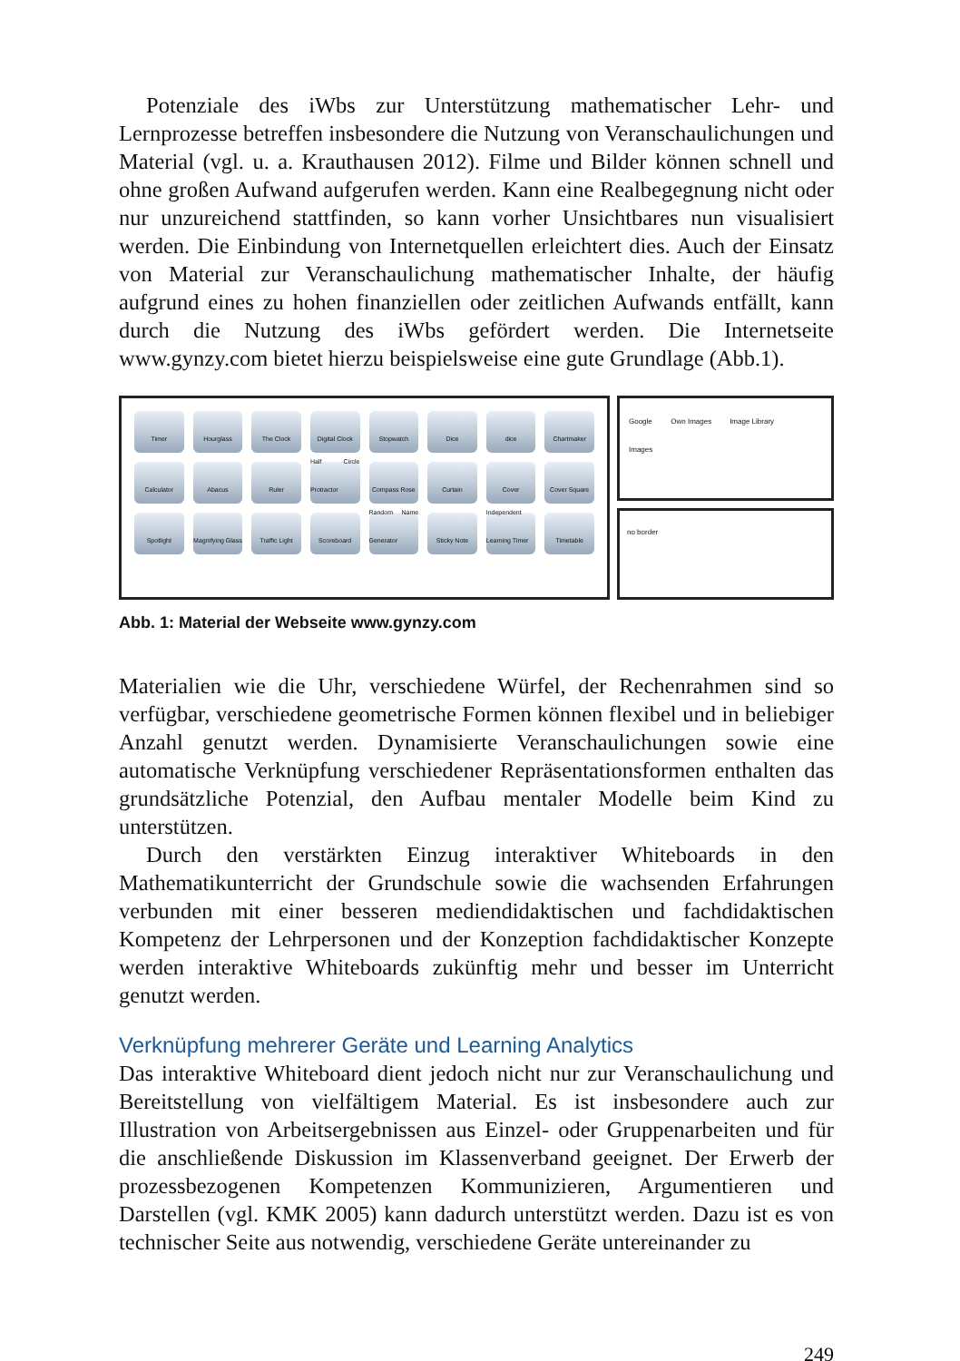Potenziale des iWbs zur Unterstützung mathematischer Lehr- und Lernprozesse betreffen insbesondere die Nutzung von Veranschaulichungen und Material (vgl. u. a. Krauthausen 2012). Filme und Bilder können schnell und ohne großen Aufwand aufgerufen werden. Kann eine Realbegegnung nicht oder nur unzureichend stattfinden, so kann vorher Unsichtbares nun visualisiert werden. Die Einbindung von Internetquellen erleichtert dies. Auch der Einsatz von Material zur Veranschaulichung mathematischer Inhalte, der häufig aufgrund eines zu hohen finanziellen oder zeitlichen Aufwands entfällt, kann durch die Nutzung des iWbs gefördert werden. Die Internetseite www.gynzy.com bietet hierzu beispielsweise eine gute Grundlage (Abb.1).
Timer
Hourglass
The Clock
Digital Clock
Stopwatch
Dice
dice
Chartmaker
Calculator
Abacus
Ruler
Half Circle Protractor
Compass Rose
Curtain
Cover
Cover Square
Spotlight
Magnifying Glass
Traffic Light
Scoreboard
Random Name Generator
Sticky Note
Independent Learning Timer
Timetable
Google
Images
Own Images Image Library
no border
Abb. 1: Material der Webseite www.gynzy.com
Materialien wie die Uhr, verschiedene Würfel, der Rechenrahmen sind so verfügbar, verschiedene geometrische Formen können flexibel und in beliebiger Anzahl genutzt werden. Dynamisierte Veranschaulichungen sowie eine automatische Verknüpfung verschiedener Repräsentationsformen enthalten das grundsätzliche Potenzial, den Aufbau mentaler Modelle beim Kind zu unterstützen.
Durch den verstärkten Einzug interaktiver Whiteboards in den Mathematikunterricht der Grundschule sowie die wachsenden Erfahrungen verbunden mit einer besseren mediendidaktischen und fachdidaktischen Kompetenz der Lehrpersonen und der Konzeption fachdidaktischer Konzepte werden interaktive Whiteboards zukünftig mehr und besser im Unterricht genutzt werden.
Verknüpfung mehrerer Geräte und Learning Analytics
Das interaktive Whiteboard dient jedoch nicht nur zur Veranschaulichung und Bereitstellung von vielfältigem Material. Es ist insbesondere auch zur Illustration von Arbeitsergebnissen aus Einzel- oder Gruppenarbeiten und für die anschließende Diskussion im Klassenverband geeignet. Der Erwerb der prozessbezogenen Kompetenzen Kommunizieren, Argumentieren und Darstellen (vgl. KMK 2005) kann dadurch unterstützt werden. Dazu ist es von technischer Seite aus notwendig, verschiedene Geräte untereinander zu
249